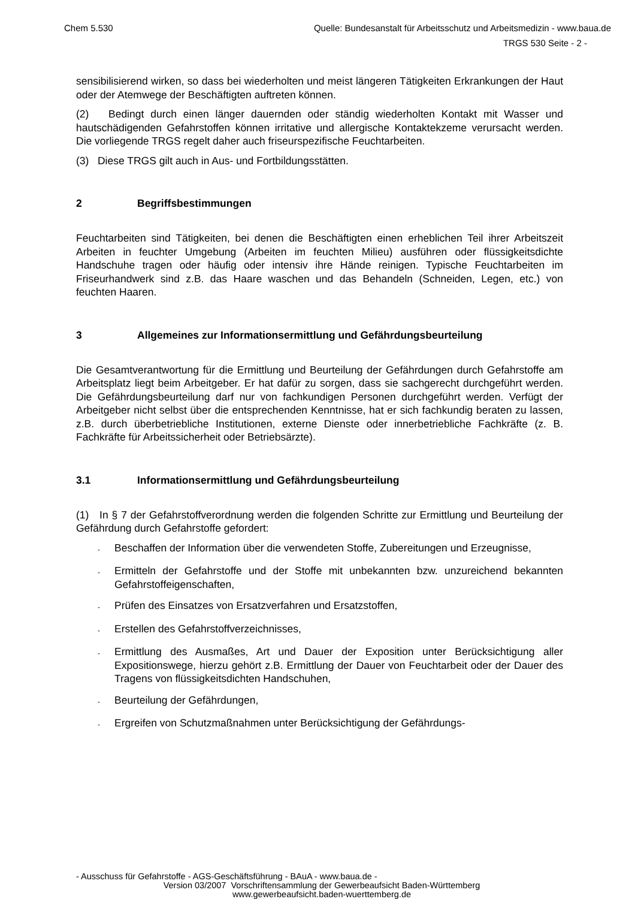Chem 5.530 Quelle: Bundesanstalt für Arbeitsschutz und Arbeitsmedizin - www.baua.de
TRGS 530 Seite - 2 -
sensibilisierend wirken, so dass bei wiederholten und meist längeren Tätigkeiten Erkrankungen der Haut oder der Atemwege der Beschäftigten auftreten können.
(2) Bedingt durch einen länger dauernden oder ständig wiederholten Kontakt mit Wasser und hautschädigenden Gefahrstoffen können irritative und allergische Kontaktekzeme verursacht werden. Die vorliegende TRGS regelt daher auch friseurspezifische Feuchtarbeiten.
(3) Diese TRGS gilt auch in Aus- und Fortbildungsstätten.
2 Begriffsbestimmungen
Feuchtarbeiten sind Tätigkeiten, bei denen die Beschäftigten einen erheblichen Teil ihrer Arbeitszeit Arbeiten in feuchter Umgebung (Arbeiten im feuchten Milieu) ausführen oder flüssigkeitsdichte Handschuhe tragen oder häufig oder intensiv ihre Hände reinigen. Typische Feuchtarbeiten im Friseurhandwerk sind z.B. das Haare waschen und das Behandeln (Schneiden, Legen, etc.) von feuchten Haaren.
3 Allgemeines zur Informationsermittlung und Gefährdungsbeurteilung
Die Gesamtverantwortung für die Ermittlung und Beurteilung der Gefährdungen durch Gefahrstoffe am Arbeitsplatz liegt beim Arbeitgeber. Er hat dafür zu sorgen, dass sie sachgerecht durchgeführt werden. Die Gefährdungsbeurteilung darf nur von fachkundigen Personen durchgeführt werden. Verfügt der Arbeitgeber nicht selbst über die entsprechenden Kenntnisse, hat er sich fachkundig beraten zu lassen, z.B. durch überbetriebliche Institutionen, externe Dienste oder innerbetriebliche Fachkräfte (z. B. Fachkräfte für Arbeitssicherheit oder Betriebsärzte).
3.1 Informationsermittlung und Gefährdungsbeurteilung
(1) In § 7 der Gefahrstoffverordnung werden die folgenden Schritte zur Ermittlung und Beurteilung der Gefährdung durch Gefahrstoffe gefordert:
- Beschaffen der Information über die verwendeten Stoffe, Zubereitungen und Erzeugnisse,
- Ermitteln der Gefahrstoffe und der Stoffe mit unbekannten bzw. unzureichend bekannten Gefahrstoffeigenschaften,
- Prüfen des Einsatzes von Ersatzverfahren und Ersatzstoffen,
- Erstellen des Gefahrstoffverzeichnisses,
- Ermittlung des Ausmaßes, Art und Dauer der Exposition unter Berücksichtigung aller Expositionswege, hierzu gehört z.B. Ermittlung der Dauer von Feuchtarbeit oder der Dauer des Tragens von flüssigkeitsdichten Handschuhen,
- Beurteilung der Gefährdungen,
- Ergreifen von Schutzmaßnahmen unter Berücksichtigung der Gefährdungs-
- Ausschuss für Gefahrstoffe - AGS-Geschäftsführung - BAuA - www.baua.de -
Version 03/2007 Vorschriftensammlung der Gewerbeaufsicht Baden-Württemberg
www.gewerbeaufsicht.baden-wuerttemberg.de